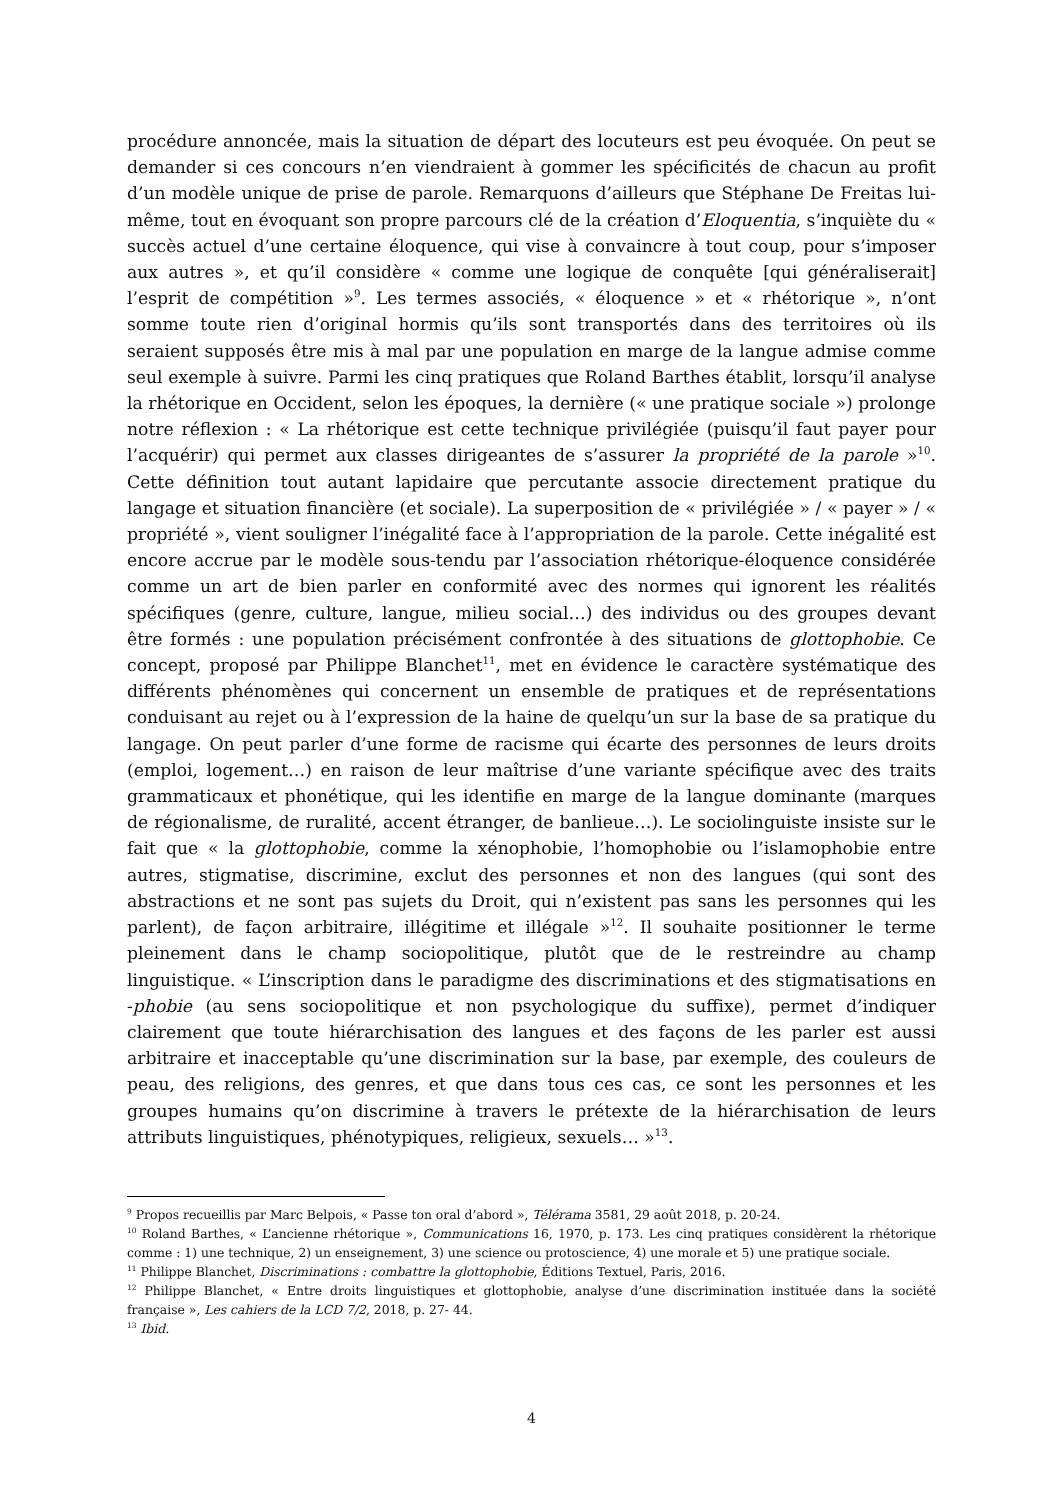procédure annoncée, mais la situation de départ des locuteurs est peu évoquée. On peut se demander si ces concours n’en viendraient à gommer les spécificités de chacun au profit d’un modèle unique de prise de parole. Remarquons d’ailleurs que Stéphane De Freitas lui-même, tout en évoquant son propre parcours clé de la création d’Eloquentia, s’inquiète du « succès actuel d’une certaine éloquence, qui vise à convaincre à tout coup, pour s’imposer aux autres », et qu’il considère « comme une logique de conquête [qui généraliserait] l’esprit de compétition »<sup>9</sup>. Les termes associés, « éloquence » et « rhétorique », n’ont somme toute rien d’original hormis qu’ils sont transportés dans des territoires où ils seraient supposés être mis à mal par une population en marge de la langue admise comme seul exemple à suivre. Parmi les cinq pratiques que Roland Barthes établit, lorsqu’il analyse la rhétorique en Occident, selon les époques, la dernière (« une pratique sociale ») prolonge notre réflexion : « La rhétorique est cette technique privilégiée (puisqu’il faut payer pour l’acquérir) qui permet aux classes dirigeantes de s’assurer la propriété de la parole »<sup>10</sup>. Cette définition tout autant lapidaire que percutante associe directement pratique du langage et situation financière (et sociale). La superposition de « privilégiée » / « payer » / « propriété », vient souligner l’inégalité face à l’appropriation de la parole. Cette inégalité est encore accrue par le modèle sous-tendu par l’association rhétorique-éloquence considérée comme un art de bien parler en conformité avec des normes qui ignorent les réalités spécifiques (genre, culture, langue, milieu social…) des individus ou des groupes devant être formés : une population précisément confrontée à des situations de glottophobie. Ce concept, proposé par Philippe Blanchet<sup>11</sup>, met en évidence le caractère systématique des différents phénomènes qui concernent un ensemble de pratiques et de représentations conduisant au rejet ou à l’expression de la haine de quelqu’un sur la base de sa pratique du langage. On peut parler d’une forme de racisme qui écarte des personnes de leurs droits (emploi, logement…) en raison de leur maîtrise d’une variante spécifique avec des traits grammaticaux et phonétique, qui les identifie en marge de la langue dominante (marques de régionalisme, de ruralité, accent étranger, de banlieue…). Le sociolinguiste insiste sur le fait que « la glottophobie, comme la xénophobie, l’homophobie ou l’islamophobie entre autres, stigmatise, discrimine, exclut des personnes et non des langues (qui sont des abstractions et ne sont pas sujets du Droit, qui n’existent pas sans les personnes qui les parlent), de façon arbitraire, illégitime et illégale »<sup>12</sup>. Il souhaite positionner le terme pleinement dans le champ sociopolitique, plutôt que de le restreindre au champ linguistique. « L’inscription dans le paradigme des discriminations et des stigmatisations en -phobie (au sens sociopolitique et non psychologique du suffixe), permet d’indiquer clairement que toute hiérarchisation des langues et des façons de les parler est aussi arbitraire et inacceptable qu’une discrimination sur la base, par exemple, des couleurs de peau, des religions, des genres, et que dans tous ces cas, ce sont les personnes et les groupes humains qu’on discrimine à travers le prétexte de la hiérarchisation de leurs attributs linguistiques, phénotypiques, religieux, sexuels… »<sup>13</sup>.
<sup>9</sup> Propos recueillis par Marc Belpois, « Passe ton oral d’abord », Télérama 3581, 29 août 2018, p. 20-24.
<sup>10</sup> Roland Barthes, « L’ancienne rhétorique », Communications 16, 1970, p. 173. Les cinq pratiques considèrent la rhétorique comme : 1) une technique, 2) un enseignement, 3) une science ou protoscience, 4) une morale et 5) une pratique sociale.
<sup>11</sup> Philippe Blanchet, Discriminations : combattre la glottophobie, Éditions Textuel, Paris, 2016.
<sup>12</sup> Philippe Blanchet, « Entre droits linguistiques et glottophobie, analyse d’une discrimination instituée dans la société française », Les cahiers de la LCD 7/2, 2018, p. 27- 44.
<sup>13</sup> Ibid.
4